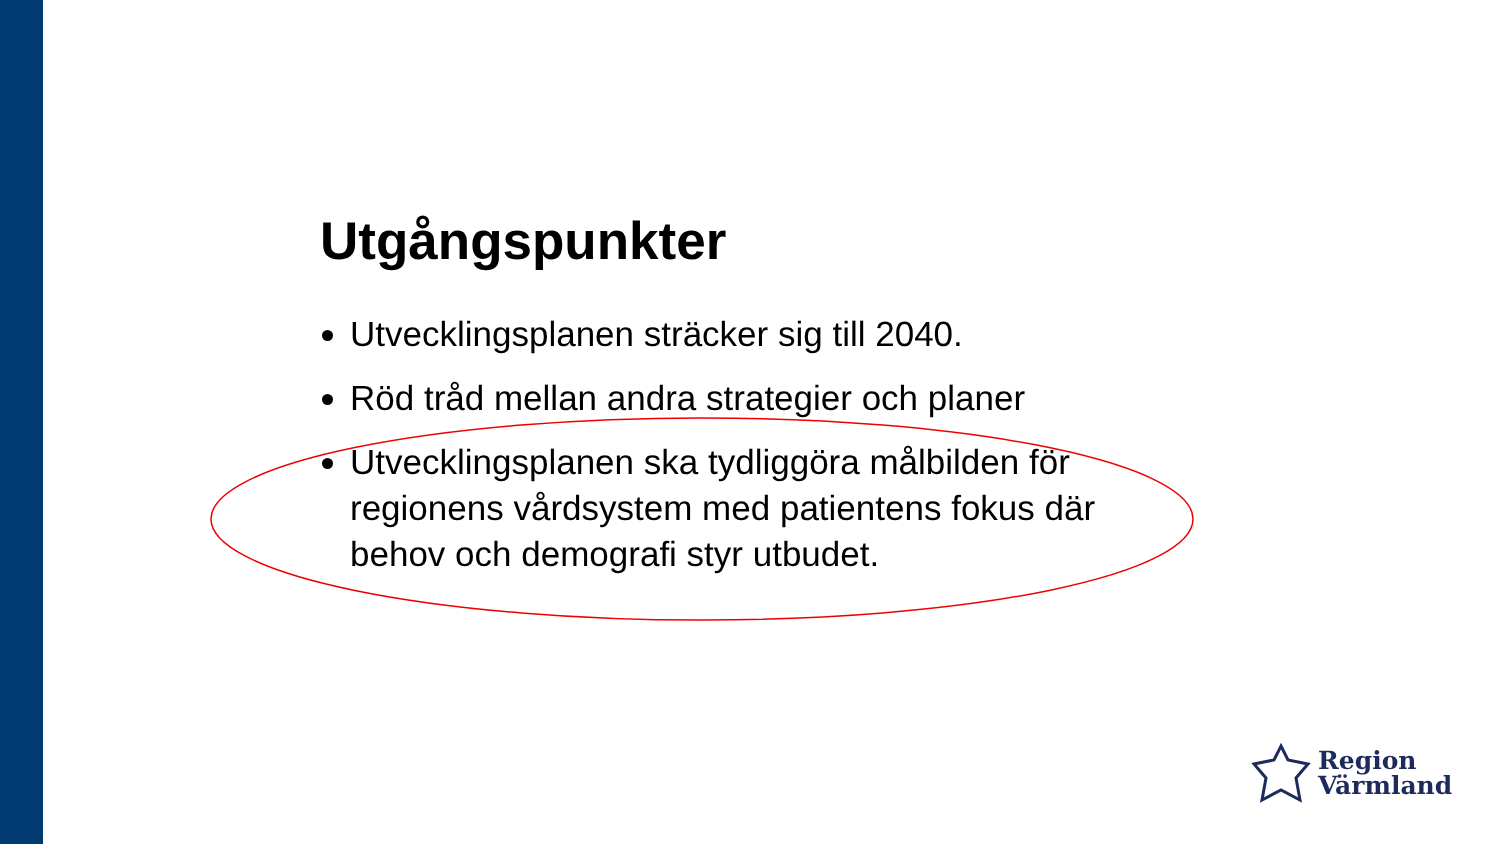Utgångspunkter
Utvecklingsplanen sträcker sig till 2040.
Röd tråd mellan andra strategier och planer
Utvecklingsplanen ska tydliggöra målbilden för regionens vårdsystem med patientens fokus där behov och demografi styr utbudet.
Region
Värmland